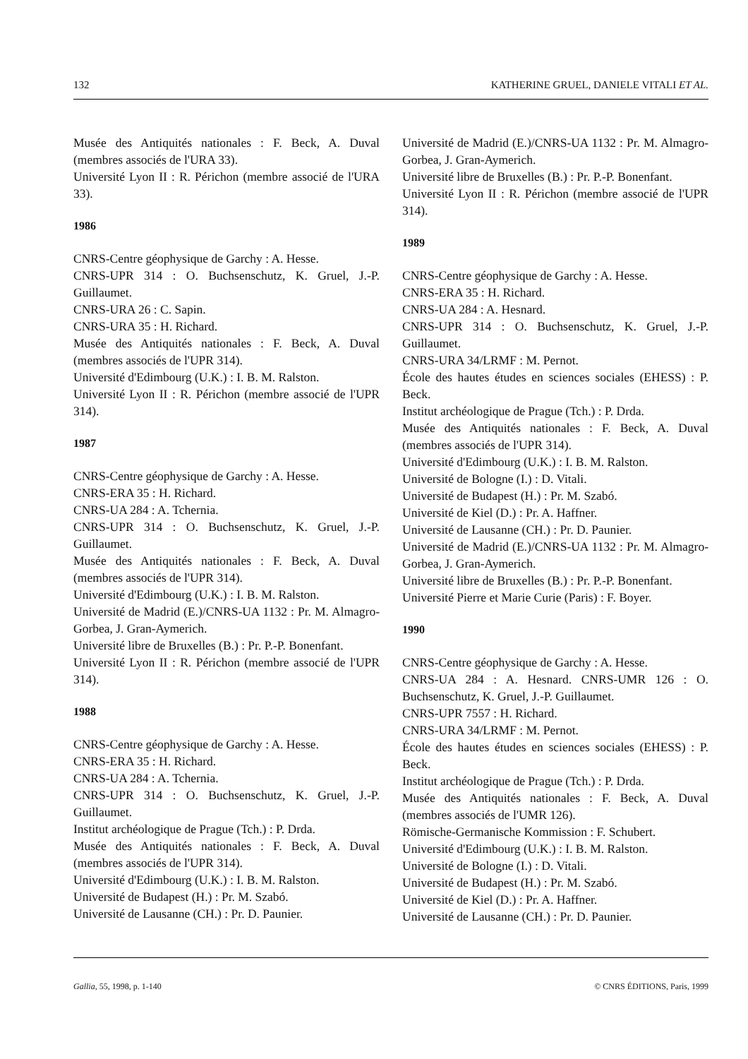132 KATHERINE GRUEL, DANIELE VITALI ET AL.
Musée des Antiquités nationales : F. Beck, A. Duval (membres associés de l'URA 33).
Université Lyon II : R. Périchon (membre associé de l'URA 33).
1986
CNRS-Centre géophysique de Garchy : A. Hesse.
CNRS-UPR 314 : O. Buchsenschutz, K. Gruel, J.-P. Guillaumet.
CNRS-URA 26 : C. Sapin.
CNRS-URA 35 : H. Richard.
Musée des Antiquités nationales : F. Beck, A. Duval (membres associés de l'UPR 314).
Université d'Edimbourg (U.K.) : I. B. M. Ralston.
Université Lyon II : R. Périchon (membre associé de l'UPR 314).
1987
CNRS-Centre géophysique de Garchy : A. Hesse.
CNRS-ERA 35 : H. Richard.
CNRS-UA 284 : A. Tchernia.
CNRS-UPR 314 : O. Buchsenschutz, K. Gruel, J.-P. Guillaumet.
Musée des Antiquités nationales : F. Beck, A. Duval (membres associés de l'UPR 314).
Université d'Edimbourg (U.K.) : I. B. M. Ralston.
Université de Madrid (E.)/CNRS-UA 1132 : Pr. M. Almagro-Gorbea, J. Gran-Aymerich.
Université libre de Bruxelles (B.) : Pr. P.-P. Bonenfant.
Université Lyon II : R. Périchon (membre associé de l'UPR 314).
1988
CNRS-Centre géophysique de Garchy : A. Hesse.
CNRS-ERA 35 : H. Richard.
CNRS-UA 284 : A. Tchernia.
CNRS-UPR 314 : O. Buchsenschutz, K. Gruel, J.-P. Guillaumet.
Institut archéologique de Prague (Tch.) : P. Drda.
Musée des Antiquités nationales : F. Beck, A. Duval (membres associés de l'UPR 314).
Université d'Edimbourg (U.K.) : I. B. M. Ralston.
Université de Budapest (H.) : Pr. M. Szabó.
Université de Lausanne (CH.) : Pr. D. Paunier.
Université de Madrid (E.)/CNRS-UA 1132 : Pr. M. Almagro-Gorbea, J. Gran-Aymerich.
Université libre de Bruxelles (B.) : Pr. P.-P. Bonenfant.
Université Lyon II : R. Périchon (membre associé de l'UPR 314).
1989
CNRS-Centre géophysique de Garchy : A. Hesse.
CNRS-ERA 35 : H. Richard.
CNRS-UA 284 : A. Hesnard.
CNRS-UPR 314 : O. Buchsenschutz, K. Gruel, J.-P. Guillaumet.
CNRS-URA 34/LRMF : M. Pernot.
École des hautes études en sciences sociales (EHESS) : P. Beck.
Institut archéologique de Prague (Tch.) : P. Drda.
Musée des Antiquités nationales : F. Beck, A. Duval (membres associés de l'UPR 314).
Université d'Edimbourg (U.K.) : I. B. M. Ralston.
Université de Bologne (I.) : D. Vitali.
Université de Budapest (H.) : Pr. M. Szabó.
Université de Kiel (D.) : Pr. A. Haffner.
Université de Lausanne (CH.) : Pr. D. Paunier.
Université de Madrid (E.)/CNRS-UA 1132 : Pr. M. Almagro-Gorbea, J. Gran-Aymerich.
Université libre de Bruxelles (B.) : Pr. P.-P. Bonenfant.
Université Pierre et Marie Curie (Paris) : F. Boyer.
1990
CNRS-Centre géophysique de Garchy : A. Hesse.
CNRS-UA 284 : A. Hesnard. CNRS-UMR 126 : O. Buchsenschutz, K. Gruel, J.-P. Guillaumet.
CNRS-UPR 7557 : H. Richard.
CNRS-URA 34/LRMF : M. Pernot.
École des hautes études en sciences sociales (EHESS) : P. Beck.
Institut archéologique de Prague (Tch.) : P. Drda.
Musée des Antiquités nationales : F. Beck, A. Duval (membres associés de l'UMR 126).
Römische-Germanische Kommission : F. Schubert.
Université d'Edimbourg (U.K.) : I. B. M. Ralston.
Université de Bologne (I.) : D. Vitali.
Université de Budapest (H.) : Pr. M. Szabó.
Université de Kiel (D.) : Pr. A. Haffner.
Université de Lausanne (CH.) : Pr. D. Paunier.
Gallia, 55, 1998, p. 1-140 © CNRS ÉDITIONS, Paris, 1999